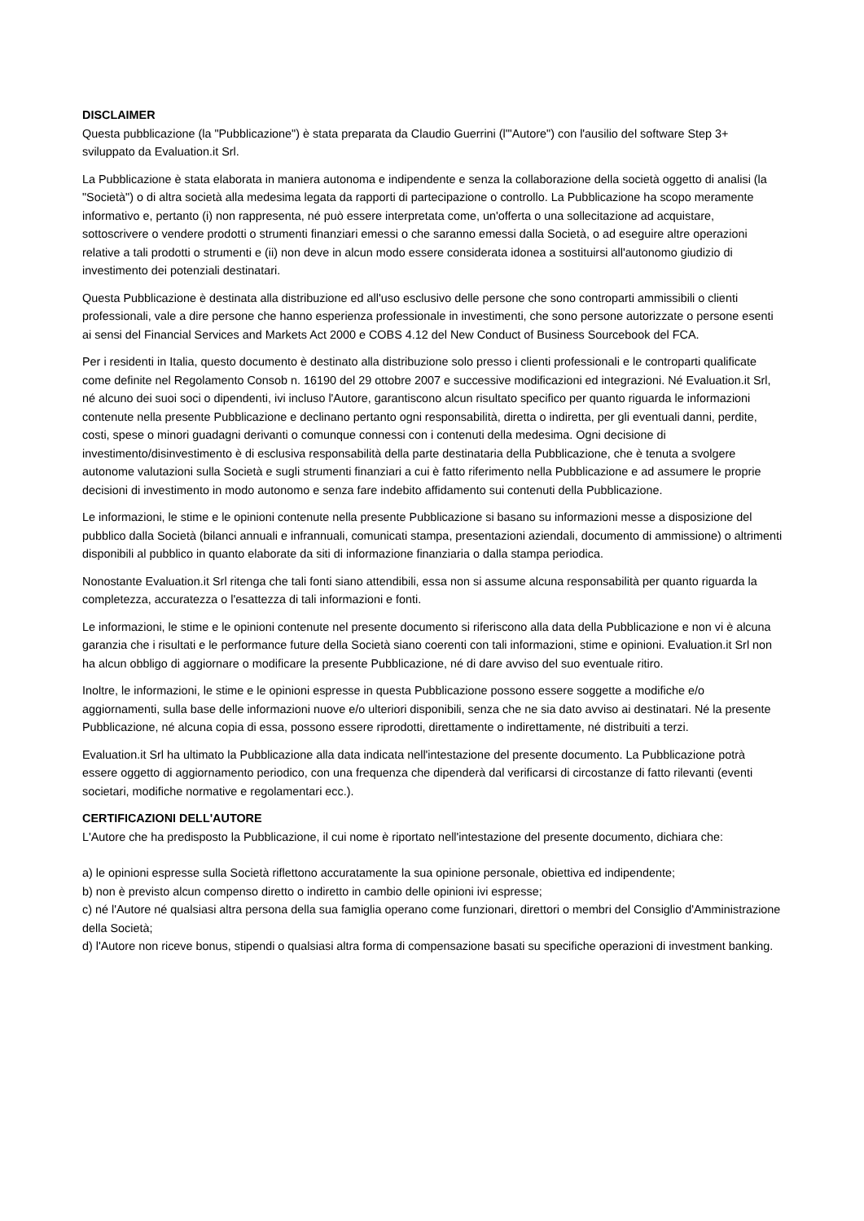DISCLAIMER
Questa pubblicazione (la "Pubblicazione") è stata preparata da Claudio Guerrini (l'"Autore") con l'ausilio del software Step 3+ sviluppato da Evaluation.it Srl.
La Pubblicazione è stata elaborata in maniera autonoma e indipendente e senza la collaborazione della società oggetto di analisi (la "Società") o di altra società alla medesima legata da rapporti di partecipazione o controllo. La Pubblicazione ha scopo meramente informativo e, pertanto (i) non rappresenta, né può essere interpretata come, un'offerta o una sollecitazione ad acquistare, sottoscrivere o vendere prodotti o strumenti finanziari emessi o che saranno emessi dalla Società, o ad eseguire altre operazioni relative a tali prodotti o strumenti e (ii) non deve in alcun modo essere considerata idonea a sostituirsi all'autonomo giudizio di investimento dei potenziali destinatari.
Questa Pubblicazione è destinata alla distribuzione ed all'uso esclusivo delle persone che sono controparti ammissibili o clienti professionali, vale a dire persone che hanno esperienza professionale in investimenti, che sono persone autorizzate o persone esenti ai sensi del Financial Services and Markets Act 2000 e COBS 4.12 del New Conduct of Business Sourcebook del FCA.
Per i residenti in Italia, questo documento è destinato alla distribuzione solo presso i clienti professionali e le controparti qualificate come definite nel Regolamento Consob n. 16190 del 29 ottobre 2007 e successive modificazioni ed integrazioni. Né Evaluation.it Srl, né alcuno dei suoi soci o dipendenti, ivi incluso l'Autore, garantiscono alcun risultato specifico per quanto riguarda le informazioni contenute nella presente Pubblicazione e declinano pertanto ogni responsabilità, diretta o indiretta, per gli eventuali danni, perdite, costi, spese o minori guadagni derivanti o comunque connessi con i contenuti della medesima. Ogni decisione di investimento/disinvestimento è di esclusiva responsabilità della parte destinataria della Pubblicazione, che è tenuta a svolgere autonome valutazioni sulla Società e sugli strumenti finanziari a cui è fatto riferimento nella Pubblicazione e ad assumere le proprie decisioni di investimento in modo autonomo e senza fare indebito affidamento sui contenuti della Pubblicazione.
Le informazioni, le stime e le opinioni contenute nella presente Pubblicazione si basano su informazioni messe a disposizione del pubblico dalla Società (bilanci annuali e infrannuali, comunicati stampa, presentazioni aziendali, documento di ammissione) o altrimenti disponibili al pubblico in quanto elaborate da siti di informazione finanziaria o dalla stampa periodica.
Nonostante Evaluation.it Srl ritenga che tali fonti siano attendibili, essa non si assume alcuna responsabilità per quanto riguarda la completezza, accuratezza o l'esattezza di tali informazioni e fonti.
Le informazioni, le stime e le opinioni contenute nel presente documento si riferiscono alla data della Pubblicazione e non vi è alcuna garanzia che i risultati e le performance future della Società siano coerenti con tali informazioni, stime e opinioni. Evaluation.it Srl non ha alcun obbligo di aggiornare o modificare la presente Pubblicazione, né di dare avviso del suo eventuale ritiro.
Inoltre, le informazioni, le stime e le opinioni espresse in questa Pubblicazione possono essere soggette a modifiche e/o aggiornamenti, sulla base delle informazioni nuove e/o ulteriori disponibili, senza che ne sia dato avviso ai destinatari. Né la presente Pubblicazione, né alcuna copia di essa, possono essere riprodotti, direttamente o indirettamente, né distribuiti a terzi.
Evaluation.it Srl ha ultimato la Pubblicazione alla data indicata nell'intestazione del presente documento. La Pubblicazione potrà essere oggetto di aggiornamento periodico, con una frequenza che dipenderà dal verificarsi di circostanze di fatto rilevanti (eventi societari, modifiche normative e regolamentari ecc.).
CERTIFICAZIONI DELL'AUTORE
L'Autore che ha predisposto la Pubblicazione, il cui nome è riportato nell'intestazione del presente documento, dichiara che:
a) le opinioni espresse sulla Società riflettono accuratamente la sua opinione personale, obiettiva ed indipendente;
b) non è previsto alcun compenso diretto o indiretto in cambio delle opinioni ivi espresse;
c) né l'Autore né qualsiasi altra persona della sua famiglia operano come funzionari, direttori o membri del Consiglio d'Amministrazione della Società;
d) l'Autore non riceve bonus, stipendi o qualsiasi altra forma di compensazione basati su specifiche operazioni di investment banking.